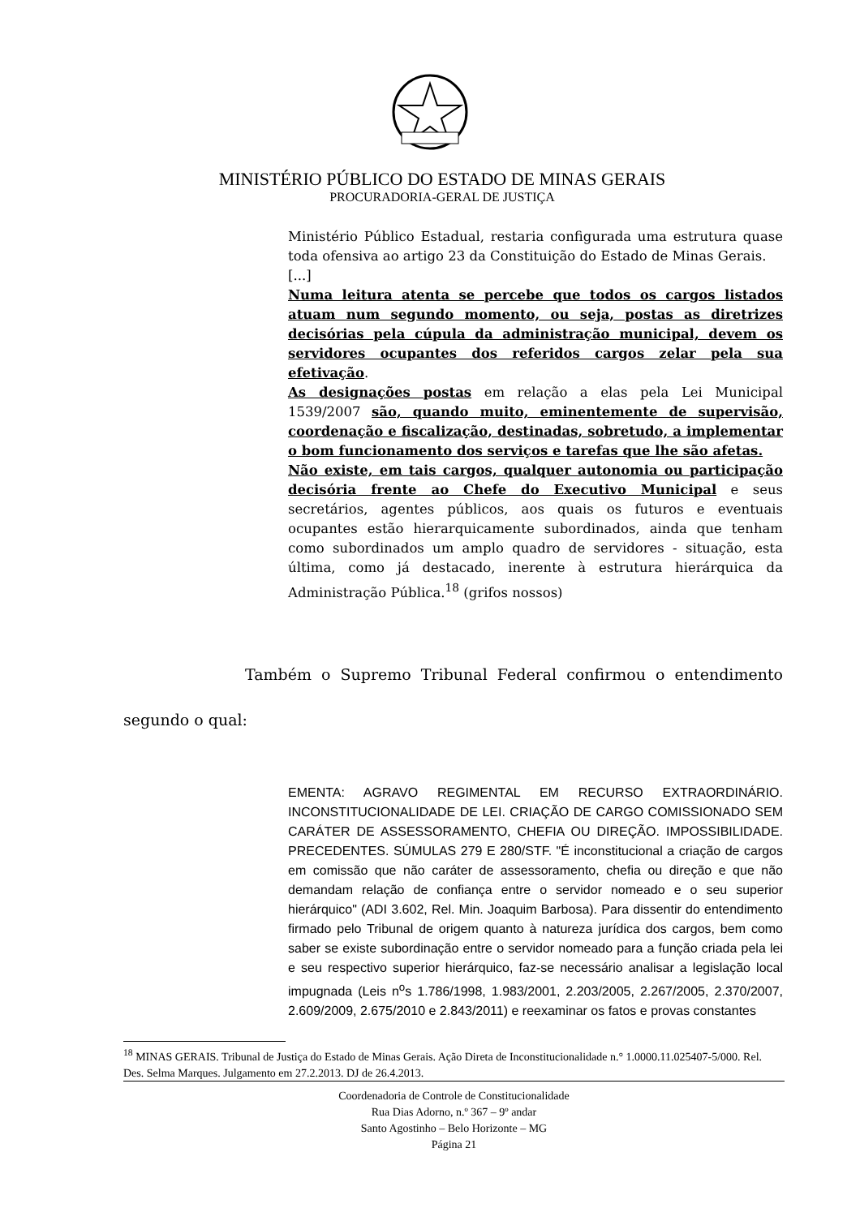MINISTÉRIO PÚBLICO DO ESTADO DE MINAS GERAIS
PROCURADORIA-GERAL DE JUSTIÇA
Ministério Público Estadual, restaria configurada uma estrutura quase toda ofensiva ao artigo 23 da Constituição do Estado de Minas Gerais.
[...]
Numa leitura atenta se percebe que todos os cargos listados atuam num segundo momento, ou seja, postas as diretrizes decisórias pela cúpula da administração municipal, devem os servidores ocupantes dos referidos cargos zelar pela sua efetivação.
As designações postas em relação a elas pela Lei Municipal 1539/2007 são, quando muito, eminentemente de supervisão, coordenação e fiscalização, destinadas, sobretudo, a implementar o bom funcionamento dos serviços e tarefas que lhe são afetas.
Não existe, em tais cargos, qualquer autonomia ou participação decisória frente ao Chefe do Executivo Municipal e seus secretários, agentes públicos, aos quais os futuros e eventuais ocupantes estão hierarquicamente subordinados, ainda que tenham como subordinados um amplo quadro de servidores - situação, esta última, como já destacado, inerente à estrutura hierárquica da Administração Pública.<sup>18</sup> (grifos nossos)
Também o Supremo Tribunal Federal confirmou o entendimento segundo o qual:
EMENTA: AGRAVO REGIMENTAL EM RECURSO EXTRAORDINÁRIO. INCONSTITUCIONALIDADE DE LEI. CRIAÇÃO DE CARGO COMISSIONADO SEM CARÁTER DE ASSESSORAMENTO, CHEFIA OU DIREÇÃO. IMPOSSIBILIDADE. PRECEDENTES. SÚMULAS 279 E 280/STF. "É inconstitucional a criação de cargos em comissão que não caráter de assessoramento, chefia ou direção e que não demandam relação de confiança entre o servidor nomeado e o seu superior hierárquico" (ADI 3.602, Rel. Min. Joaquim Barbosa). Para dissentir do entendimento firmado pelo Tribunal de origem quanto à natureza jurídica dos cargos, bem como saber se existe subordinação entre o servidor nomeado para a função criada pela lei e seu respectivo superior hierárquico, faz-se necessário analisar a legislação local impugnada (Leis n<sup>o</sup>s 1.786/1998, 1.983/2001, 2.203/2005, 2.267/2005, 2.370/2007, 2.609/2009, 2.675/2010 e 2.843/2011) e reexaminar os fatos e provas constantes
<sup>18</sup> MINAS GERAIS. Tribunal de Justiça do Estado de Minas Gerais. Ação Direta de Inconstitucionalidade n.° 1.0000.11.025407-5/000. Rel. Des. Selma Marques. Julgamento em 27.2.2013. DJ de 26.4.2013.
Coordenadoria de Controle de Constitucionalidade
Rua Dias Adorno, n.º 367 – 9º andar
Santo Agostinho – Belo Horizonte – MG
Página 21